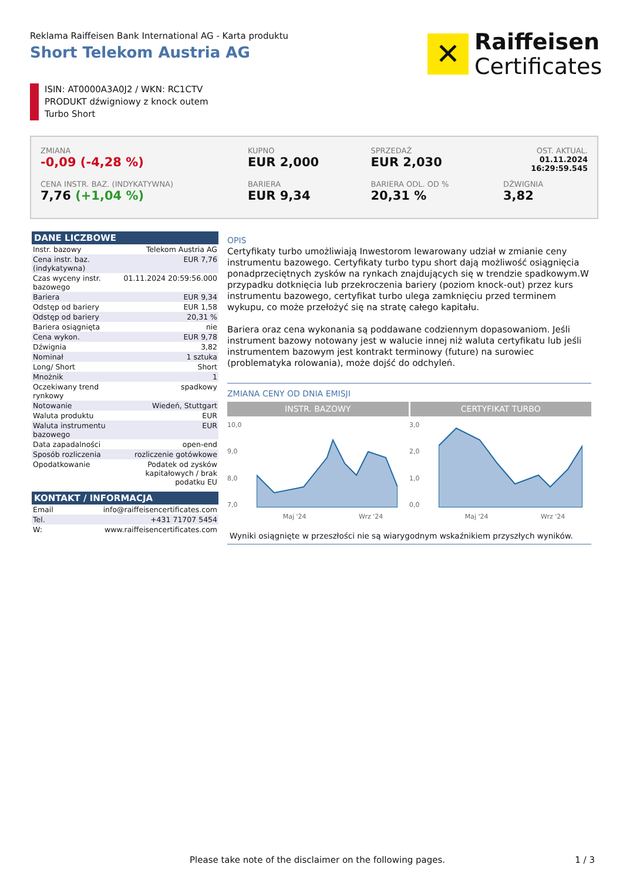Reklama Raiffeisen Bank International AG - Karta produktu
Short Telekom Austria AG
✕
Raiffeisen
Certificates
ISIN: AT0000A3A0J2 / WKN: RC1CTV
PRODUKT dźwigniowy z knock outem
Turbo Short
| ZMIANA -0,09 (-4,28 %) | KUPNO EUR 2,000 | SPRZEDAŻ EUR 2,030 | OST. AKTUAL. 01.11.2024 16:29:59.545 |
| CENA INSTR. BAZ. (INDYKATYWNA) 7,76 (+1,04 %) | BARIERA EUR 9,34 | BARIERA ODL. OD % 20,31 % | DŹWIGNIA 3,82 |
DANE LICZBOWE
| Instr. bazowy | Telekom Austria AG |
| Cena instr. baz. (indykatywna) | EUR 7,76 |
| Czas wyceny instr. bazowego | 01.11.2024 20:59:56.000 |
| Bariera | EUR 9,34 |
| Odstęp od bariery | EUR 1,58 |
| Odstęp od bariery | 20,31 % |
| Bariera osiągnięta | nie |
| Cena wykon. | EUR 9,78 |
| Dźwignia | 3,82 |
| Nominał | 1 sztuka |
| Long/ Short | Short |
| Mnożnik | 1 |
| Oczekiwany trend rynkowy | spadkowy |
| Notowanie | Wiedeń, Stuttgart |
| Waluta produktu | EUR |
| Waluta instrumentu bazowego | EUR |
| Data zapadalności | open-end |
| Sposób rozliczenia | rozliczenie gotówkowe |
| Opodatkowanie | Podatek od zysków kapitałowych / brak podatku EU |
KONTAKT / INFORMACJA
| Email | info@raiffeisencertificates.com |
| Tel. | +431 71707 5454 |
| W: | www.raiffeisencertificates.com |
OPIS
Certyfikaty turbo umożliwiają Inwestorom lewarowany udział w zmianie ceny instrumentu bazowego. Certyfikaty turbo typu short dają możliwość osiągnięcia ponadprzeciętnych zysków na rynkach znajdujących się w trendzie spadkowym.W przypadku dotknięcia lub przekroczenia bariery (poziom knock-out) przez kurs instrumentu bazowego, certyfikat turbo ulega zamknięciu przed terminem wykupu, co może przełożyć się na stratę całego kapitału.
Bariera oraz cena wykonania są poddawane codziennym dopasowaniom. Jeśli instrument bazowy notowany jest w walucie innej niż waluta certyfikatu lub jeśli instrumentem bazowym jest kontrakt terminowy (future) na surowiec (problematyka rolowania), może dojść do odchyleń.
ZMIANA CENY OD DNIA EMISJI
INSTR. BAZOWY CERTYFIKAT TURBO
10,0
9,0
8,0
7,0
Maj '24 Wrz '24
3,0
2,0
1,0
0,0
Maj '24 Wrz '24
Wyniki osiągnięte w przeszłości nie są wiarygodnym wskaźnikiem przyszłych wyników.
Please take note of the disclaimer on the following pages. 1 / 3